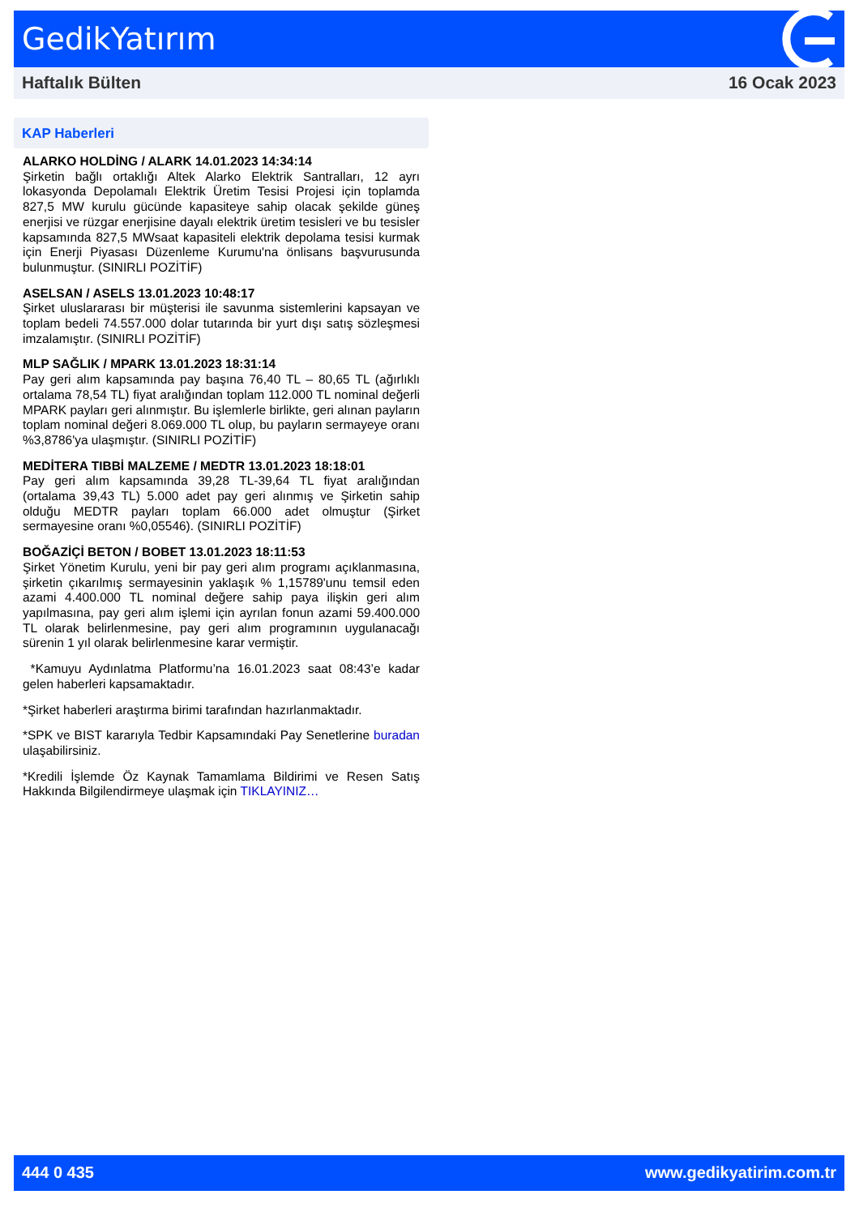GedikYatırım
Haftalık Bülten 16 Ocak 2023
KAP Haberleri
ALARKO HOLDİNG / ALARK 14.01.2023 14:34:14
Şirketin bağlı ortaklığı Altek Alarko Elektrik Santralları, 12 ayrı lokasyonda Depolamalı Elektrik Üretim Tesisi Projesi için toplamda 827,5 MW kurulu gücünde kapasiteye sahip olacak şekilde güneş enerjisi ve rüzgar enerjisine dayalı elektrik üretim tesisleri ve bu tesisler kapsamında 827,5 MWsaat kapasiteli elektrik depolama tesisi kurmak için Enerji Piyasası Düzenleme Kurumu'na önlisans başvurusunda bulunmuştur. (SINIRLI POZİTİF)
ASELSAN / ASELS 13.01.2023 10:48:17
Şirket uluslararası bir müşterisi ile savunma sistemlerini kapsayan ve toplam bedeli 74.557.000 dolar tutarında bir yurt dışı satış sözleşmesi imzalamıştır. (SINIRLI POZİTİF)
MLP SAĞLIK / MPARK 13.01.2023 18:31:14
Pay geri alım kapsamında pay başına 76,40 TL – 80,65 TL (ağırlıklı ortalama 78,54 TL) fiyat aralığından toplam 112.000 TL nominal değerli MPARK payları geri alınmıştır. Bu işlemlerle birlikte, geri alınan payların toplam nominal değeri 8.069.000 TL olup, bu payların sermayeye oranı %3,8786'ya ulaşmıştır. (SINIRLI POZİTİF)
MEDİTERA TIBBİ MALZEME / MEDTR 13.01.2023 18:18:01
Pay geri alım kapsamında 39,28 TL-39,64 TL fiyat aralığından (ortalama 39,43 TL) 5.000 adet pay geri alınmış ve Şirketin sahip olduğu MEDTR payları toplam 66.000 adet olmuştur (Şirket sermayesine oranı %0,05546). (SINIRLI POZİTİF)
BOĞAZİÇİ BETON / BOBET 13.01.2023 18:11:53
Şirket Yönetim Kurulu, yeni bir pay geri alım programı açıklanmasına, şirketin çıkarılmış sermayesinin yaklaşık % 1,15789'unu temsil eden azami 4.400.000 TL nominal değere sahip paya ilişkin geri alım yapılmasına, pay geri alım işlemi için ayrılan fonun azami 59.400.000 TL olarak belirlenmesine, pay geri alım programının uygulanacağı sürenin 1 yıl olarak belirlenmesine karar vermiştir.
*Kamuyu Aydınlatma Platformu’na 16.01.2023 saat 08:43’e kadar gelen haberleri kapsamaktadır.
*Şirket haberleri araştırma birimi tarafından hazırlanmaktadır.
*SPK ve BIST kararıyla Tedbir Kapsamındaki Pay Senetlerine buradan ulaşabilirsiniz.
*Kredili İşlemde Öz Kaynak Tamamlama Bildirimi ve Resen Satış Hakkında Bilgilendirmeye ulaşmak için TIKLAYINIZ…
444 0 435 www.gedikyatirim.com.tr